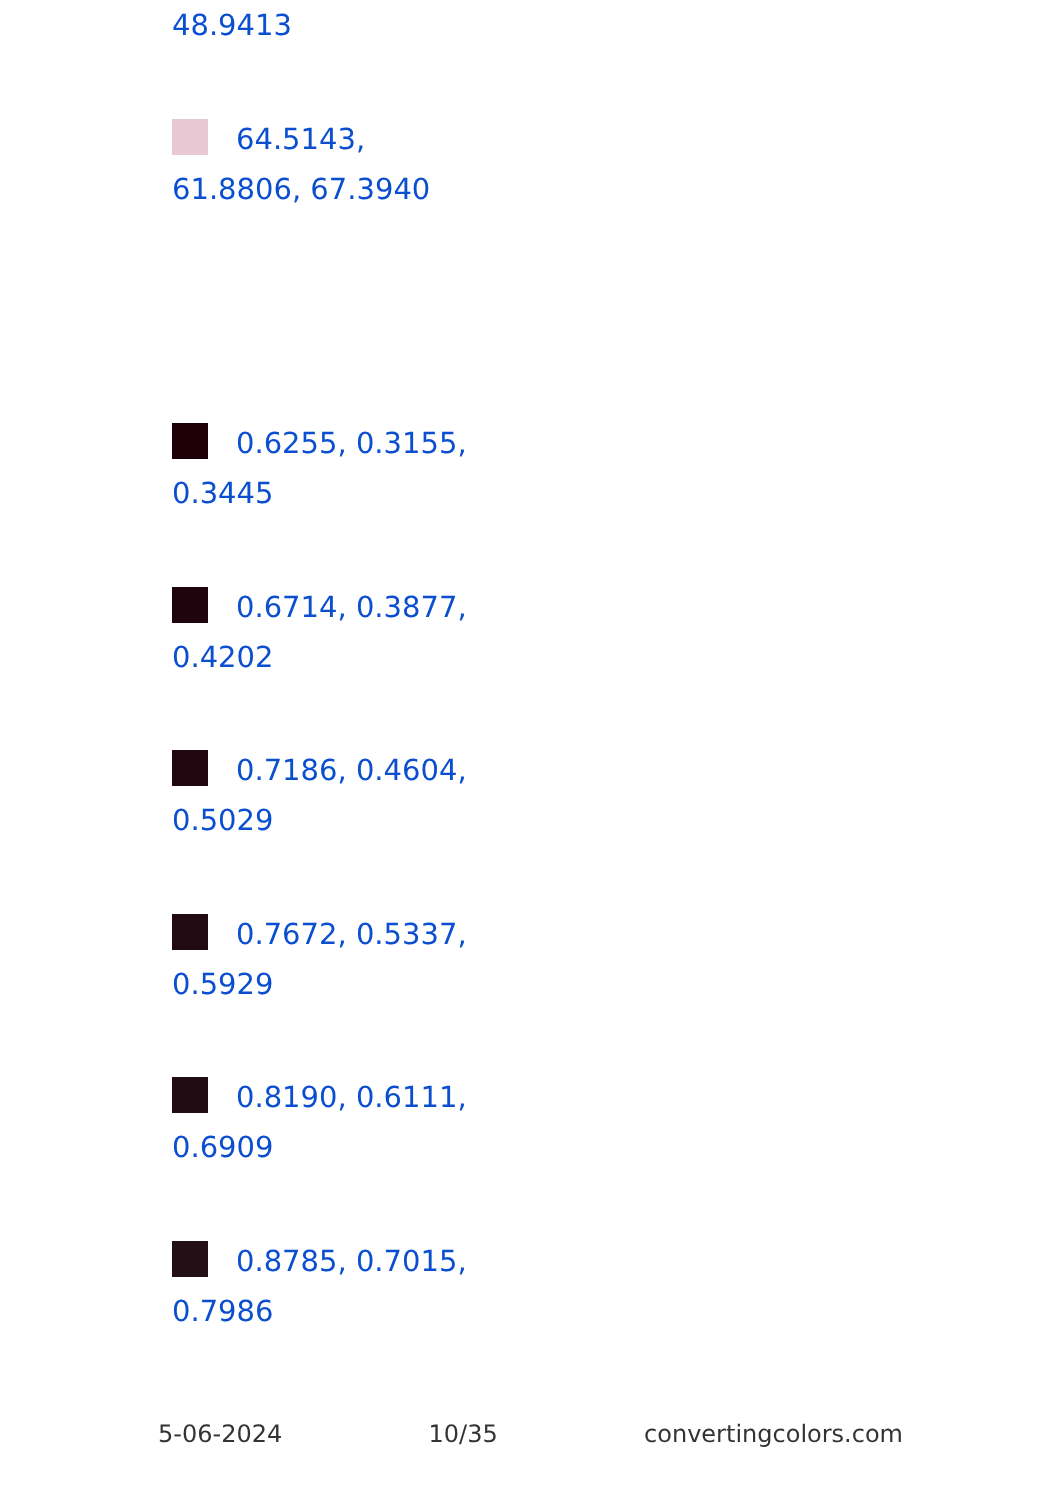48.9413
64.5143, 61.8806, 67.3940
0.6255, 0.3155, 0.3445
0.6714, 0.3877, 0.4202
0.7186, 0.4604, 0.5029
0.7672, 0.5337, 0.5929
0.8190, 0.6111, 0.6909
0.8785, 0.7015, 0.7986
5-06-2024 10/35 convertingcolors.com